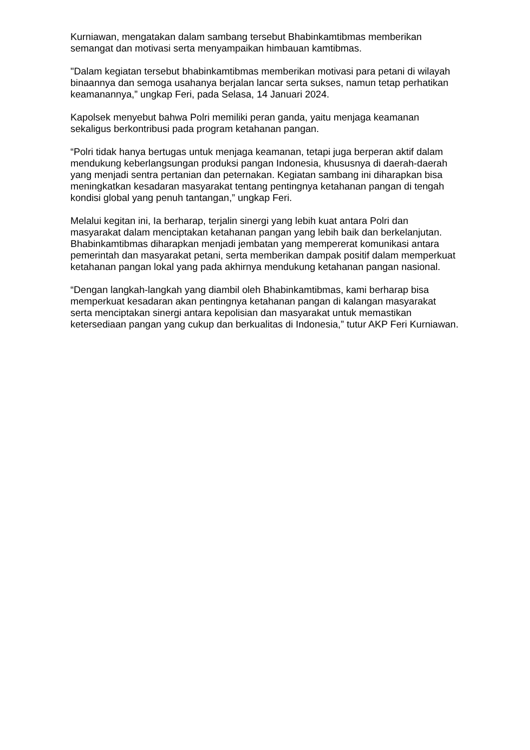Kurniawan, mengatakan dalam sambang tersebut Bhabinkamtibmas memberikan semangat dan motivasi serta menyampaikan himbauan kamtibmas.
"Dalam kegiatan tersebut bhabinkamtibmas memberikan motivasi para petani di wilayah binaannya dan semoga usahanya berjalan lancar serta sukses, namun tetap perhatikan keamanannya,” ungkap Feri, pada Selasa, 14 Januari 2024.
Kapolsek menyebut bahwa Polri memiliki peran ganda, yaitu menjaga keamanan sekaligus berkontribusi pada program ketahanan pangan.
“Polri tidak hanya bertugas untuk menjaga keamanan, tetapi juga berperan aktif dalam mendukung keberlangsungan produksi pangan Indonesia, khususnya di daerah-daerah yang menjadi sentra pertanian dan peternakan. Kegiatan sambang ini diharapkan bisa meningkatkan kesadaran masyarakat tentang pentingnya ketahanan pangan di tengah kondisi global yang penuh tantangan,” ungkap Feri.
Melalui kegitan ini, Ia berharap, terjalin sinergi yang lebih kuat antara Polri dan masyarakat dalam menciptakan ketahanan pangan yang lebih baik dan berkelanjutan. Bhabinkamtibmas diharapkan menjadi jembatan yang mempererat komunikasi antara pemerintah dan masyarakat petani, serta memberikan dampak positif dalam memperkuat ketahanan pangan lokal yang pada akhirnya mendukung ketahanan pangan nasional.
“Dengan langkah-langkah yang diambil oleh Bhabinkamtibmas, kami berharap bisa memperkuat kesadaran akan pentingnya ketahanan pangan di kalangan masyarakat serta menciptakan sinergi antara kepolisian dan masyarakat untuk memastikan ketersediaan pangan yang cukup dan berkualitas di Indonesia,” tutur AKP Feri Kurniawan.